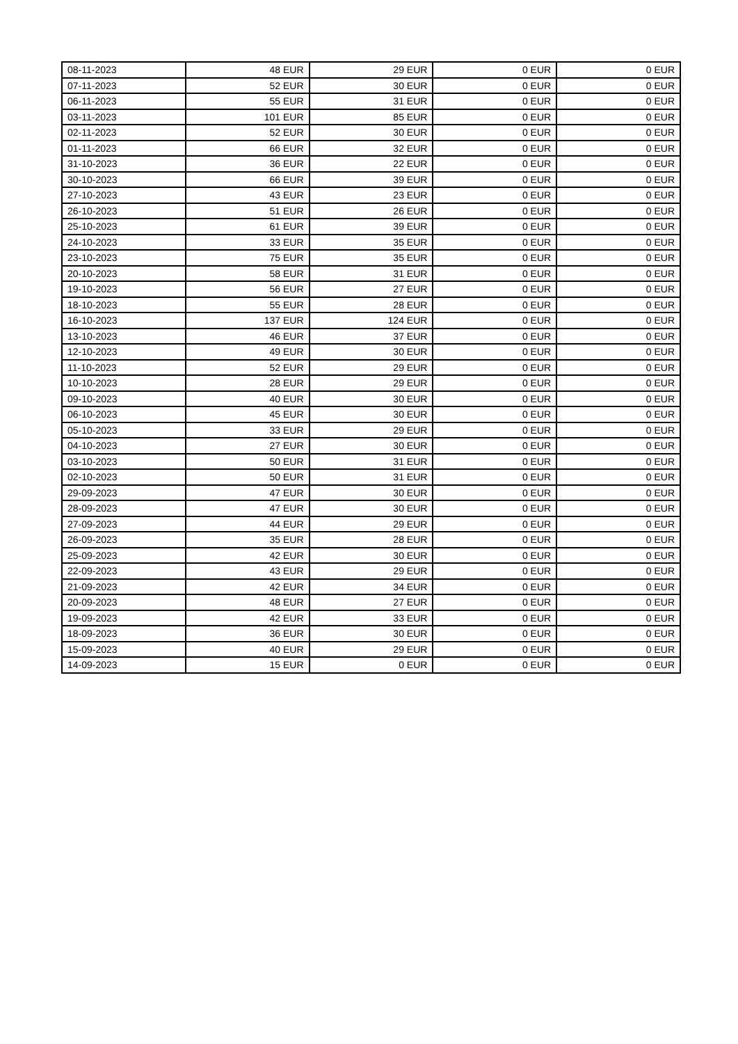| 08-11-2023 | 48 EUR | 29 EUR | 0 EUR | 0 EUR |
| 07-11-2023 | 52 EUR | 30 EUR | 0 EUR | 0 EUR |
| 06-11-2023 | 55 EUR | 31 EUR | 0 EUR | 0 EUR |
| 03-11-2023 | 101 EUR | 85 EUR | 0 EUR | 0 EUR |
| 02-11-2023 | 52 EUR | 30 EUR | 0 EUR | 0 EUR |
| 01-11-2023 | 66 EUR | 32 EUR | 0 EUR | 0 EUR |
| 31-10-2023 | 36 EUR | 22 EUR | 0 EUR | 0 EUR |
| 30-10-2023 | 66 EUR | 39 EUR | 0 EUR | 0 EUR |
| 27-10-2023 | 43 EUR | 23 EUR | 0 EUR | 0 EUR |
| 26-10-2023 | 51 EUR | 26 EUR | 0 EUR | 0 EUR |
| 25-10-2023 | 61 EUR | 39 EUR | 0 EUR | 0 EUR |
| 24-10-2023 | 33 EUR | 35 EUR | 0 EUR | 0 EUR |
| 23-10-2023 | 75 EUR | 35 EUR | 0 EUR | 0 EUR |
| 20-10-2023 | 58 EUR | 31 EUR | 0 EUR | 0 EUR |
| 19-10-2023 | 56 EUR | 27 EUR | 0 EUR | 0 EUR |
| 18-10-2023 | 55 EUR | 28 EUR | 0 EUR | 0 EUR |
| 16-10-2023 | 137 EUR | 124 EUR | 0 EUR | 0 EUR |
| 13-10-2023 | 46 EUR | 37 EUR | 0 EUR | 0 EUR |
| 12-10-2023 | 49 EUR | 30 EUR | 0 EUR | 0 EUR |
| 11-10-2023 | 52 EUR | 29 EUR | 0 EUR | 0 EUR |
| 10-10-2023 | 28 EUR | 29 EUR | 0 EUR | 0 EUR |
| 09-10-2023 | 40 EUR | 30 EUR | 0 EUR | 0 EUR |
| 06-10-2023 | 45 EUR | 30 EUR | 0 EUR | 0 EUR |
| 05-10-2023 | 33 EUR | 29 EUR | 0 EUR | 0 EUR |
| 04-10-2023 | 27 EUR | 30 EUR | 0 EUR | 0 EUR |
| 03-10-2023 | 50 EUR | 31 EUR | 0 EUR | 0 EUR |
| 02-10-2023 | 50 EUR | 31 EUR | 0 EUR | 0 EUR |
| 29-09-2023 | 47 EUR | 30 EUR | 0 EUR | 0 EUR |
| 28-09-2023 | 47 EUR | 30 EUR | 0 EUR | 0 EUR |
| 27-09-2023 | 44 EUR | 29 EUR | 0 EUR | 0 EUR |
| 26-09-2023 | 35 EUR | 28 EUR | 0 EUR | 0 EUR |
| 25-09-2023 | 42 EUR | 30 EUR | 0 EUR | 0 EUR |
| 22-09-2023 | 43 EUR | 29 EUR | 0 EUR | 0 EUR |
| 21-09-2023 | 42 EUR | 34 EUR | 0 EUR | 0 EUR |
| 20-09-2023 | 48 EUR | 27 EUR | 0 EUR | 0 EUR |
| 19-09-2023 | 42 EUR | 33 EUR | 0 EUR | 0 EUR |
| 18-09-2023 | 36 EUR | 30 EUR | 0 EUR | 0 EUR |
| 15-09-2023 | 40 EUR | 29 EUR | 0 EUR | 0 EUR |
| 14-09-2023 | 15 EUR | 0 EUR | 0 EUR | 0 EUR |